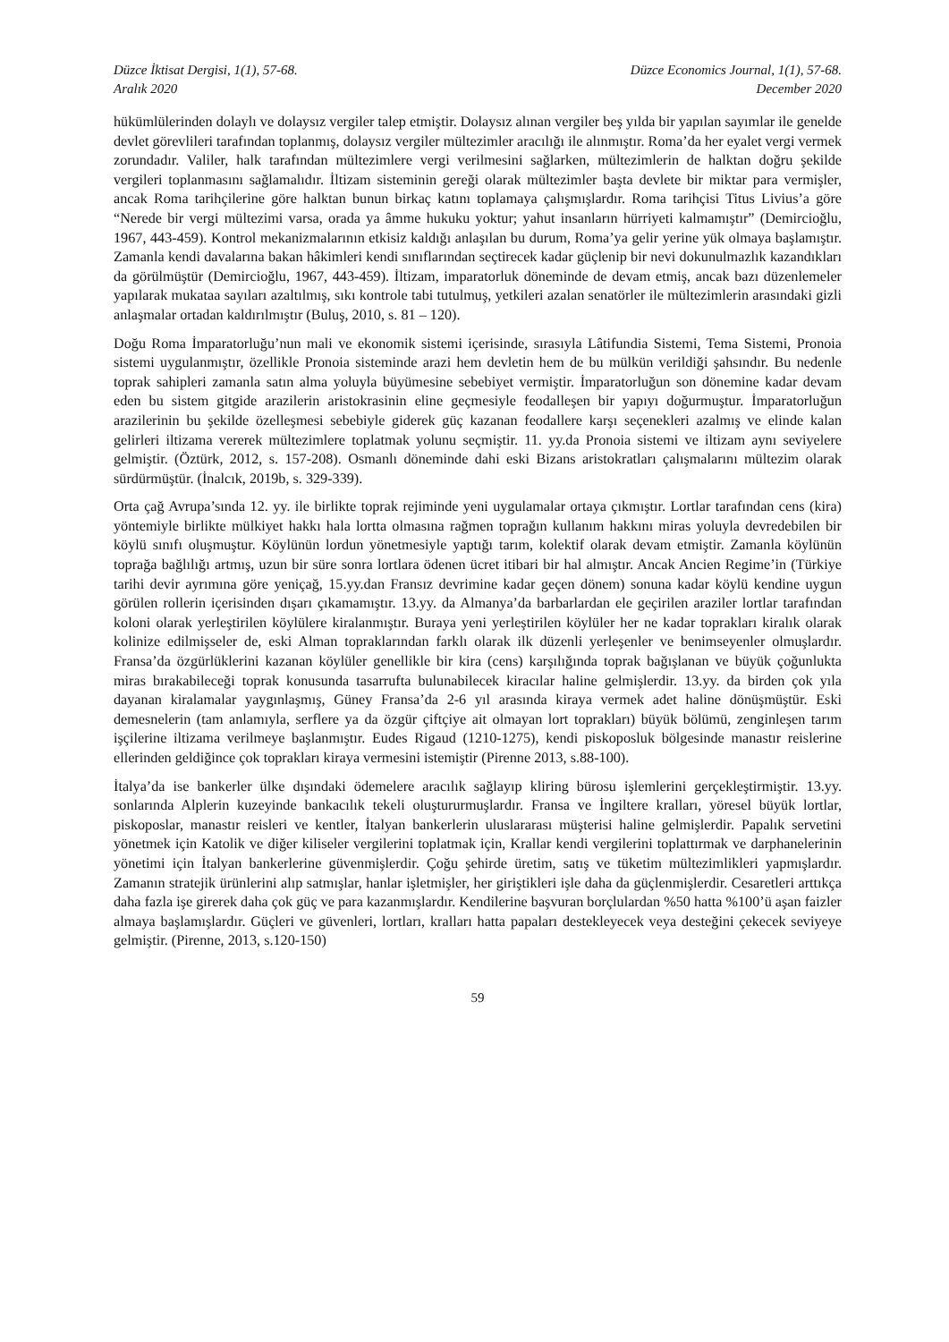Düzce İktisat Dergisi, 1(1), 57-68.
Aralık 2020
Düzce Economics Journal, 1(1), 57-68.
December 2020
hükümlülerinden dolaylı ve dolaysız vergiler talep etmiştir. Dolaysız alınan vergiler beş yılda bir yapılan sayımlar ile genelde devlet görevlileri tarafından toplanmış, dolaysız vergiler mültezimler aracılığı ile alınmıştır. Roma’da her eyalet vergi vermek zorundadır. Valiler, halk tarafından mültezimlere vergi verilmesini sağlarken, mültezimlerin de halktan doğru şekilde vergileri toplanmasını sağlamalıdır. İltizam sisteminin gereği olarak mültezimler başta devlete bir miktar para vermişler, ancak Roma tarihçilerine göre halktan bunun birkaç katını toplamaya çalışmışlardır. Roma tarihçisi Titus Livius’a göre “Nerede bir vergi mültezimi varsa, orada ya âmme hukuku yoktur; yahut insanların hürriyeti kalmamıştır” (Demircioğlu, 1967, 443-459). Kontrol mekanizmalarının etkisiz kaldığı anlaşılan bu durum, Roma’ya gelir yerine yük olmaya başlamıştır. Zamanla kendi davalarına bakan hâkimleri kendi sınıflarından seçtirecek kadar güçlenip bir nevi dokunulmazlık kazandıkları da görülmüştür (Demircioğlu, 1967, 443-459). İltizam, imparatorluk döneminde de devam etmiş, ancak bazı düzenlemeler yapılarak mukataa sayıları azaltılmış, sıkı kontrole tabi tutulmuş, yetkileri azalan senatörler ile mültezimlerin arasındaki gizli anlaşmalar ortadan kaldırılmıştır (Buluş, 2010, s. 81 – 120).
Doğu Roma İmparatorluğu’nun mali ve ekonomik sistemi içerisinde, sırasıyla Lâtifundia Sistemi, Tema Sistemi, Pronoia sistemi uygulanmıştır, özellikle Pronoia sisteminde arazi hem devletin hem de bu mülkün verildiği şahsındır. Bu nedenle toprak sahipleri zamanla satın alma yoluyla büyümesine sebebiyet vermiştir. İmparatorluğun son dönemine kadar devam eden bu sistem gitgide arazilerin aristokrasinin eline geçmesiyle feodalleşen bir yapıyı doğurmuştur. İmparatorluğun arazilerinin bu şekilde özelleşmesi sebebiyle giderek güç kazanan feodallere karşı seçenekleri azalmış ve elinde kalan gelirleri iltizama vererek mültezimlere toplatmak yolunu seçmiştir. 11. yy.da Pronoia sistemi ve iltizam aynı seviyelere gelmiştir. (Öztürk, 2012, s. 157-208). Osmanlı döneminde dahi eski Bizans aristokratları çalışmalarını mültezim olarak sürdürmüştür. (İnalcık, 2019b, s. 329-339).
Orta çağ Avrupa’sında 12. yy. ile birlikte toprak rejiminde yeni uygulamalar ortaya çıkmıştır. Lortlar tarafından cens (kira) yöntemiyle birlikte mülkiyet hakkı hala lortta olmasına rağmen toprağın kullanım hakkını miras yoluyla devredebilen bir köylü sınıfı oluşmuştur. Köylünün lordun yönetmesiyle yaptığı tarım, kolektif olarak devam etmiştir. Zamanla köylünün toprağa bağlılığı artmış, uzun bir süre sonra lortlara ödenen ücret itibari bir hal almıştır. Ancak Ancien Regime’in (Türkiye tarihi devir ayrımına göre yeniçağ, 15.yy.dan Fransız devrimine kadar geçen dönem) sonuna kadar köylü kendine uygun görülen rollerin içerisinden dışarı çıkamamıştır. 13.yy. da Almanya’da barbarlardan ele geçirilen araziler lortlar tarafından koloni olarak yerleştirilen köylülere kiralanmıştır. Buraya yeni yerleştirilen köylüler her ne kadar toprakları kiralık olarak kolinize edilmişseler de, eski Alman topraklarından farklı olarak ilk düzenli yerleşenler ve benimseyenler olmuşlardır. Fransa’da özgürlüklerini kazanan köylüler genellikle bir kira (cens) karşılığında toprak bağışlanan ve büyük çoğunlukta miras bırakabileceği toprak konusunda tasarrufta bulunabilecek kiracılar haline gelmişlerdir. 13.yy. da birden çok yıla dayanan kiralamalar yaygınlaşmış, Güney Fransa’da 2-6 yıl arasında kiraya vermek adet haline dönüşmüştür. Eski demesnelerin (tam anlamıyla, serflere ya da özgür çiftçiye ait olmayan lort toprakları) büyük bölümü, zenginleşen tarım işçilerine iltizama verilmeye başlanmıştır. Eudes Rigaud (1210-1275), kendi piskoposluk bölgesinde manastır reislerine ellerinden geldiğince çok toprakları kiraya vermesini istemiştir (Pirenne 2013, s.88-100).
İtalya’da ise bankerler ülke dışındaki ödemelere aracılık sağlayıp kliring bürosu işlemlerini gerçekleştirmiştir. 13.yy. sonlarında Alplerin kuzeyinde bankacılık tekeli oluştururmuşlardır. Fransa ve İngiltere kralları, yöresel büyük lortlar, piskoposlar, manastır reisleri ve kentler, İtalyan bankerlerin uluslararası müşterisi haline gelmişlerdir. Papalık servetini yönetmek için Katolik ve diğer kiliseler vergilerini toplatmak için, Krallar kendi vergilerini toplattırmak ve darphanelerinin yönetimi için İtalyan bankerlerine güvenmişlerdir. Çoğu şehirde üretim, satış ve tüketim mültezimlikleri yapmışlardır. Zamanın stratejik ürünlerini alıp satmışlar, hanlar işletmişler, her giriştikleri işle daha da güçlenmişlerdir. Cesaretleri arttıkça daha fazla işe girerek daha çok güç ve para kazanmışlardır. Kendilerine başvuran borçlulardan %50 hatta %100’ü aşan faizler almaya başlamışlardır. Güçleri ve güvenleri, lortları, kralları hatta papaları destekleyecek veya desteğini çekecek seviyeye gelmiştir. (Pirenne, 2013, s.120-150)
59